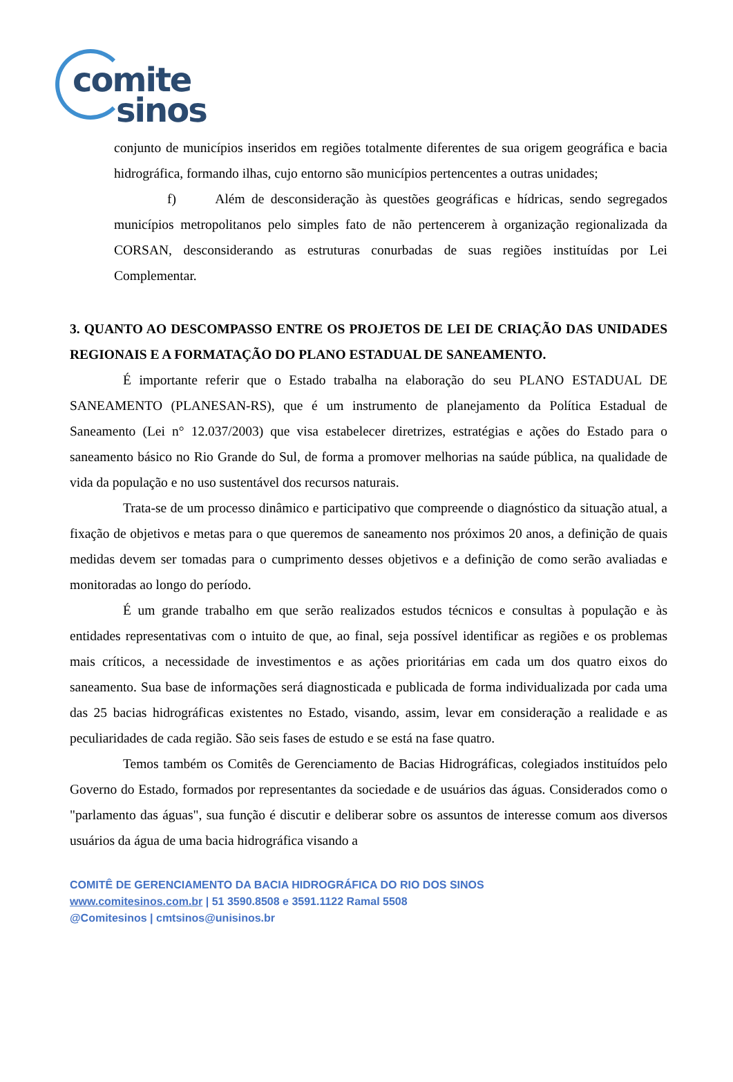comite
sinos
conjunto de municípios inseridos em regiões totalmente diferentes de sua origem geográfica e bacia hidrográfica, formando ilhas, cujo entorno são municípios pertencentes a outras unidades;
f) Além de desconsideração às questões geográficas e hídricas, sendo segregados municípios metropolitanos pelo simples fato de não pertencerem à organização regionalizada da CORSAN, desconsiderando as estruturas conurbadas de suas regiões instituídas por Lei Complementar.
3. QUANTO AO DESCOMPASSO ENTRE OS PROJETOS DE LEI DE CRIAÇÃO DAS UNIDADES REGIONAIS E A FORMATAÇÃO DO PLANO ESTADUAL DE SANEAMENTO.
É importante referir que o Estado trabalha na elaboração do seu PLANO ESTADUAL DE SANEAMENTO (PLANESAN-RS), que é um instrumento de planejamento da Política Estadual de Saneamento (Lei n° 12.037/2003) que visa estabelecer diretrizes, estratégias e ações do Estado para o saneamento básico no Rio Grande do Sul, de forma a promover melhorias na saúde pública, na qualidade de vida da população e no uso sustentável dos recursos naturais.
Trata-se de um processo dinâmico e participativo que compreende o diagnóstico da situação atual, a fixação de objetivos e metas para o que queremos de saneamento nos próximos 20 anos, a definição de quais medidas devem ser tomadas para o cumprimento desses objetivos e a definição de como serão avaliadas e monitoradas ao longo do período.
É um grande trabalho em que serão realizados estudos técnicos e consultas à população e às entidades representativas com o intuito de que, ao final, seja possível identificar as regiões e os problemas mais críticos, a necessidade de investimentos e as ações prioritárias em cada um dos quatro eixos do saneamento. Sua base de informações será diagnosticada e publicada de forma individualizada por cada uma das 25 bacias hidrográficas existentes no Estado, visando, assim, levar em consideração a realidade e as peculiaridades de cada região. São seis fases de estudo e se está na fase quatro.
Temos também os Comitês de Gerenciamento de Bacias Hidrográficas, colegiados instituídos pelo Governo do Estado, formados por representantes da sociedade e de usuários das águas. Considerados como o "parlamento das águas", sua função é discutir e deliberar sobre os assuntos de interesse comum aos diversos usuários da água de uma bacia hidrográfica visando a
COMITÊ DE GERENCIAMENTO DA BACIA HIDROGRÁFICA DO RIO DOS SINOS
www.comitesinos.com.br | 51 3590.8508 e 3591.1122 Ramal 5508
@Comitesinos | cmtsinos@unisinos.br